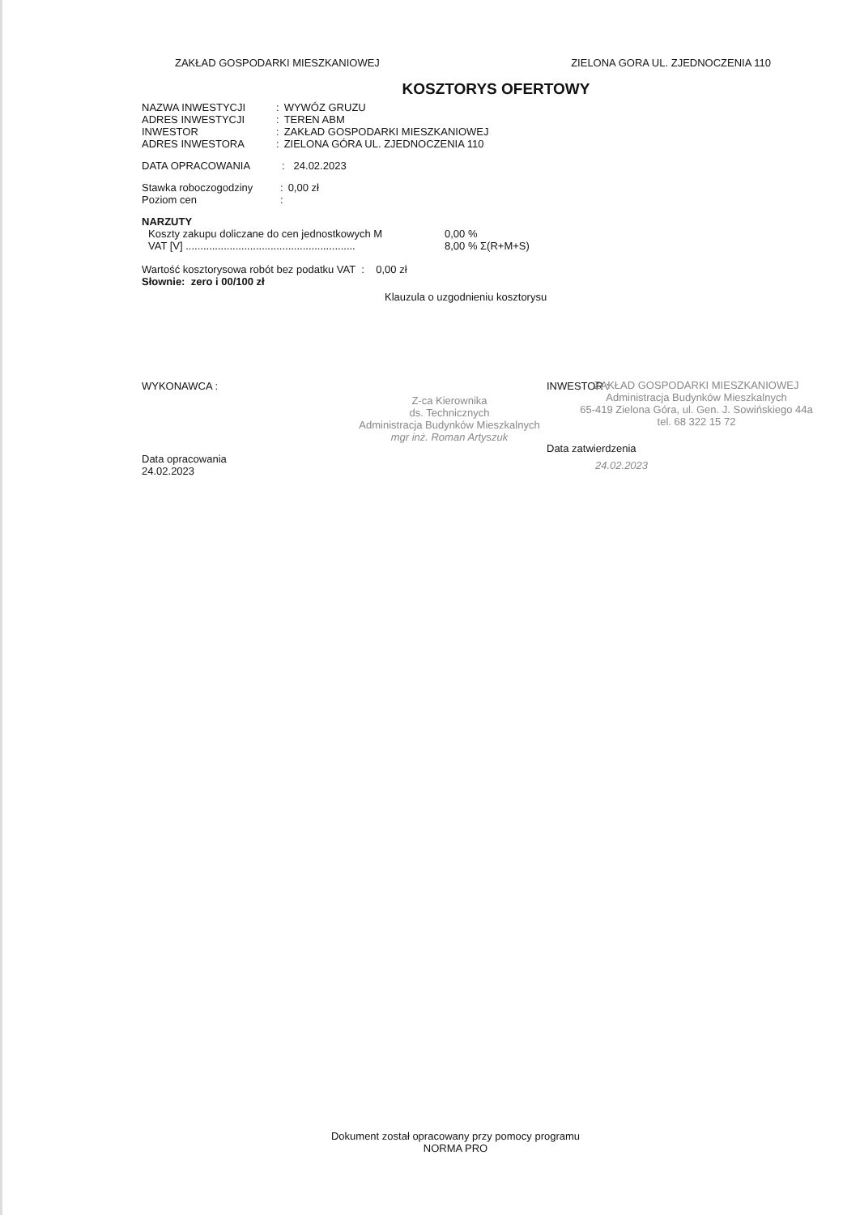ZAKŁAD GOSPODARKI MIESZKANIOWEJ ZIELONA GORA UL. ZJEDNOCZENIA 110
KOSZTORYS OFERTOWY
| NAZWA INWESTYCJI | : | WYWÓZ GRUZU |
| ADRES INWESTYCJI | : | TEREN ABM |
| INWESTOR | : | ZAKŁAD GOSPODARKI MIESZKANIOWEJ |
| ADRES INWESTORA | : | ZIELONA GÓRA UL. ZJEDNOCZENIA 110 |
DATA OPRACOWANIA : 24.02.2023
| Stawka roboczogodziny | : | 0,00 zł |
| Poziom cen | : | |
NARZUTY
| Koszty zakupu doliczane do cen jednostkowych M | 0,00 % |
| VAT [V] .......................................................... | 8,00 % Σ(R+M+S) |
Wartość kosztorysowa robót bez podatku VAT : 0,00 zł
Słownie: zero i 00/100 zł
Klauzula o uzgodnieniu kosztorysu
WYKONAWCA :
Data opracowania
24.02.2023
Z-ca Kierownika
ds. Technicznych
Administracja Budynków Mieszkalnych
mgr inż. Roman Artyszuk
INWESTOR :
ZAKŁAD GOSPODARKI MIESZKANIOWEJ
Administracja Budynków Mieszkalnych
65-419 Zielona Góra, ul. Gen. J. Sowińskiego 44a
tel. 68 322 15 72
Data zatwierdzenia
24.02.2023
Dokument został opracowany przy pomocy programu
NORMA PRO